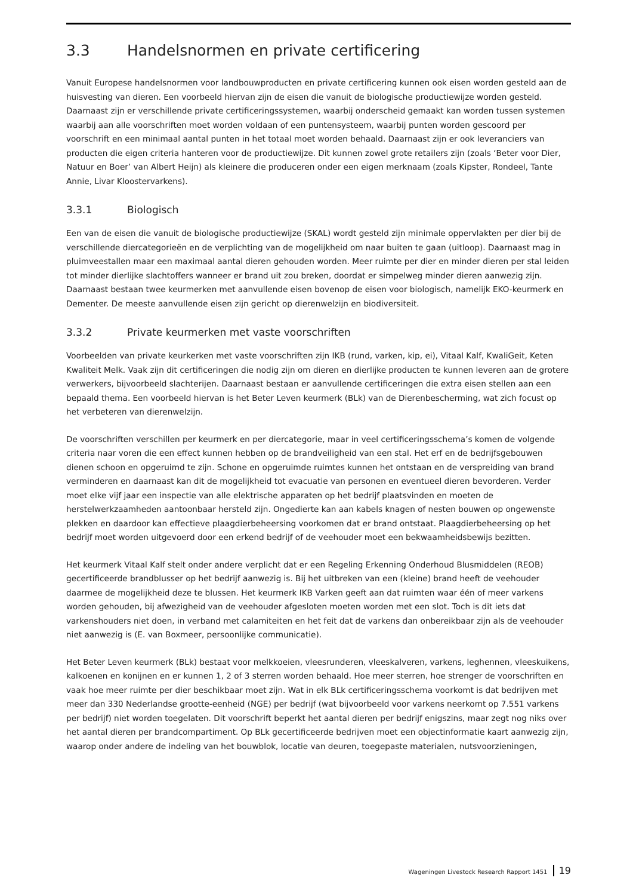3.3 Handelsnormen en private certificering
Vanuit Europese handelsnormen voor landbouwproducten en private certificering kunnen ook eisen worden gesteld aan de huisvesting van dieren. Een voorbeeld hiervan zijn de eisen die vanuit de biologische productiewijze worden gesteld. Daarnaast zijn er verschillende private certificeringssystemen, waarbij onderscheid gemaakt kan worden tussen systemen waarbij aan alle voorschriften moet worden voldaan of een puntensysteem, waarbij punten worden gescoord per voorschrift en een minimaal aantal punten in het totaal moet worden behaald. Daarnaast zijn er ook leveranciers van producten die eigen criteria hanteren voor de productiewijze. Dit kunnen zowel grote retailers zijn (zoals ‘Beter voor Dier, Natuur en Boer’ van Albert Heijn) als kleinere die produceren onder een eigen merknaam (zoals Kipster, Rondeel, Tante Annie, Livar Kloostervarkens).
3.3.1 Biologisch
Een van de eisen die vanuit de biologische productiewijze (SKAL) wordt gesteld zijn minimale oppervlakten per dier bij de verschillende diercategorieën en de verplichting van de mogelijkheid om naar buiten te gaan (uitloop). Daarnaast mag in pluimveestallen maar een maximaal aantal dieren gehouden worden. Meer ruimte per dier en minder dieren per stal leiden tot minder dierlijke slachtoffers wanneer er brand uit zou breken, doordat er simpelweg minder dieren aanwezig zijn. Daarnaast bestaan twee keurmerken met aanvullende eisen bovenop de eisen voor biologisch, namelijk EKO-keurmerk en Dementer. De meeste aanvullende eisen zijn gericht op dierenwelzijn en biodiversiteit.
3.3.2 Private keurmerken met vaste voorschriften
Voorbeelden van private keurkerken met vaste voorschriften zijn IKB (rund, varken, kip, ei), Vitaal Kalf, KwaliGeit, Keten Kwaliteit Melk. Vaak zijn dit certificeringen die nodig zijn om dieren en dierlijke producten te kunnen leveren aan de grotere verwerkers, bijvoorbeeld slachterijen. Daarnaast bestaan er aanvullende certificeringen die extra eisen stellen aan een bepaald thema. Een voorbeeld hiervan is het Beter Leven keurmerk (BLk) van de Dierenbescherming, wat zich focust op het verbeteren van dierenwelzijn.
De voorschriften verschillen per keurmerk en per diercategorie, maar in veel certificeringsschema’s komen de volgende criteria naar voren die een effect kunnen hebben op de brandveiligheid van een stal. Het erf en de bedrijfsgebouwen dienen schoon en opgeruimd te zijn. Schone en opgeruimde ruimtes kunnen het ontstaan en de verspreiding van brand verminderen en daarnaast kan dit de mogelijkheid tot evacuatie van personen en eventueel dieren bevorderen. Verder moet elke vijf jaar een inspectie van alle elektrische apparaten op het bedrijf plaatsvinden en moeten de herstelwerkzaamheden aantoonbaar hersteld zijn. Ongedierte kan aan kabels knagen of nesten bouwen op ongewenste plekken en daardoor kan effectieve plaagdierbeheersing voorkomen dat er brand ontstaat. Plaagdierbeheersing op het bedrijf moet worden uitgevoerd door een erkend bedrijf of de veehouder moet een bekwaamheidsbewijs bezitten.
Het keurmerk Vitaal Kalf stelt onder andere verplicht dat er een Regeling Erkenning Onderhoud Blusmiddelen (REOB) gecertificeerde brandblusser op het bedrijf aanwezig is. Bij het uitbreken van een (kleine) brand heeft de veehouder daarmee de mogelijkheid deze te blussen. Het keurmerk IKB Varken geeft aan dat ruimten waar één of meer varkens worden gehouden, bij afwezigheid van de veehouder afgesloten moeten worden met een slot. Toch is dit iets dat varkenshouders niet doen, in verband met calamiteiten en het feit dat de varkens dan onbereikbaar zijn als de veehouder niet aanwezig is (E. van Boxmeer, persoonlijke communicatie).
Het Beter Leven keurmerk (BLk) bestaat voor melkkoeien, vleesrunderen, vleeskalveren, varkens, leghennen, vleeskuikens, kalkoenen en konijnen en er kunnen 1, 2 of 3 sterren worden behaald. Hoe meer sterren, hoe strenger de voorschriften en vaak hoe meer ruimte per dier beschikbaar moet zijn. Wat in elk BLk certificeringsschema voorkomt is dat bedrijven met meer dan 330 Nederlandse grootte-eenheid (NGE) per bedrijf (wat bijvoorbeeld voor varkens neerkomt op 7.551 varkens per bedrijf) niet worden toegelaten. Dit voorschrift beperkt het aantal dieren per bedrijf enigszins, maar zegt nog niks over het aantal dieren per brandcompartiment. Op BLk gecertificeerde bedrijven moet een objectinformatie kaart aanwezig zijn, waarop onder andere de indeling van het bouwblok, locatie van deuren, toegepaste materialen, nutsvoorzieningen,
Wageningen Livestock Research Rapport 1451 19